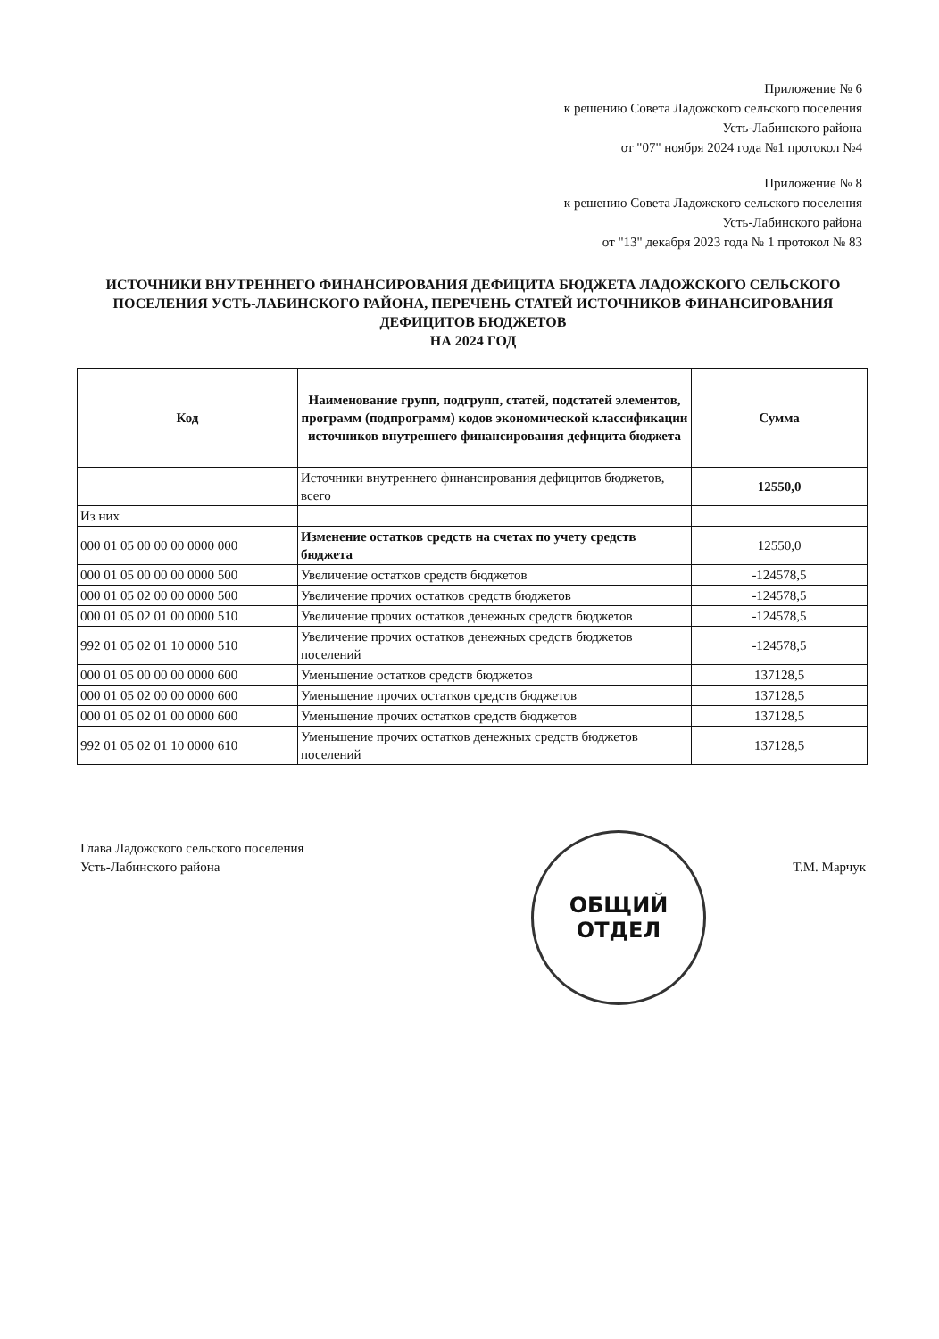Приложение № 6
к решению Совета Ладожского сельского поселения
Усть-Лабинского района
от "07" ноября 2024 года №1 протокол №4
Приложение № 8
к решению Совета Ладожского сельского поселения
Усть-Лабинского района
от "13" декабря 2023 года № 1 протокол № 83
ИСТОЧНИКИ ВНУТРЕННЕГО ФИНАНСИРОВАНИЯ ДЕФИЦИТА БЮДЖЕТА ЛАДОЖСКОГО СЕЛЬСКОГО ПОСЕЛЕНИЯ УСТЬ-ЛАБИНСКОГО РАЙОНА, ПЕРЕЧЕНЬ СТАТЕЙ ИСТОЧНИКОВ ФИНАНСИРОВАНИЯ ДЕФИЦИТОВ БЮДЖЕТОВ
НА 2024 ГОД
| Код | Наименование групп, подгрупп, статей, подстатей элементов, программ (подпрограмм) кодов экономической классификации источников внутреннего финансирования дефицита бюджета | Сумма |
| --- | --- | --- |
| | Источники внутреннего финансирования дефицитов бюджетов, всего | 12550,0 |
| Из них | | |
| 000 01 05 00 00 00 0000 000 | Изменение остатков средств на счетах по учету средств бюджета | 12550,0 |
| 000 01 05 00 00 00 0000 500 | Увеличение остатков средств бюджетов | -124578,5 |
| 000 01 05 02 00 00 0000 500 | Увеличение прочих остатков средств бюджетов | -124578,5 |
| 000 01 05 02 01 00 0000 510 | Увеличение прочих остатков денежных средств бюджетов | -124578,5 |
| 992 01 05 02 01 10 0000 510 | Увеличение прочих остатков денежных средств бюджетов поселений | -124578,5 |
| 000 01 05 00 00 00 0000 600 | Уменьшение остатков средств бюджетов | 137128,5 |
| 000 01 05 02 00 00 0000 600 | Уменьшение прочих остатков средств бюджетов | 137128,5 |
| 000 01 05 02 01 00 0000 600 | Уменьшение прочих остатков средств бюджетов | 137128,5 |
| 992 01 05 02 01 10 0000 610 | Уменьшение прочих остатков денежных средств бюджетов поселений | 137128,5 |
Глава Ладожского сельского поселения
Усть-Лабинского района
Т.М. Марчук
ОБЩИЙ
ОТДЕЛ